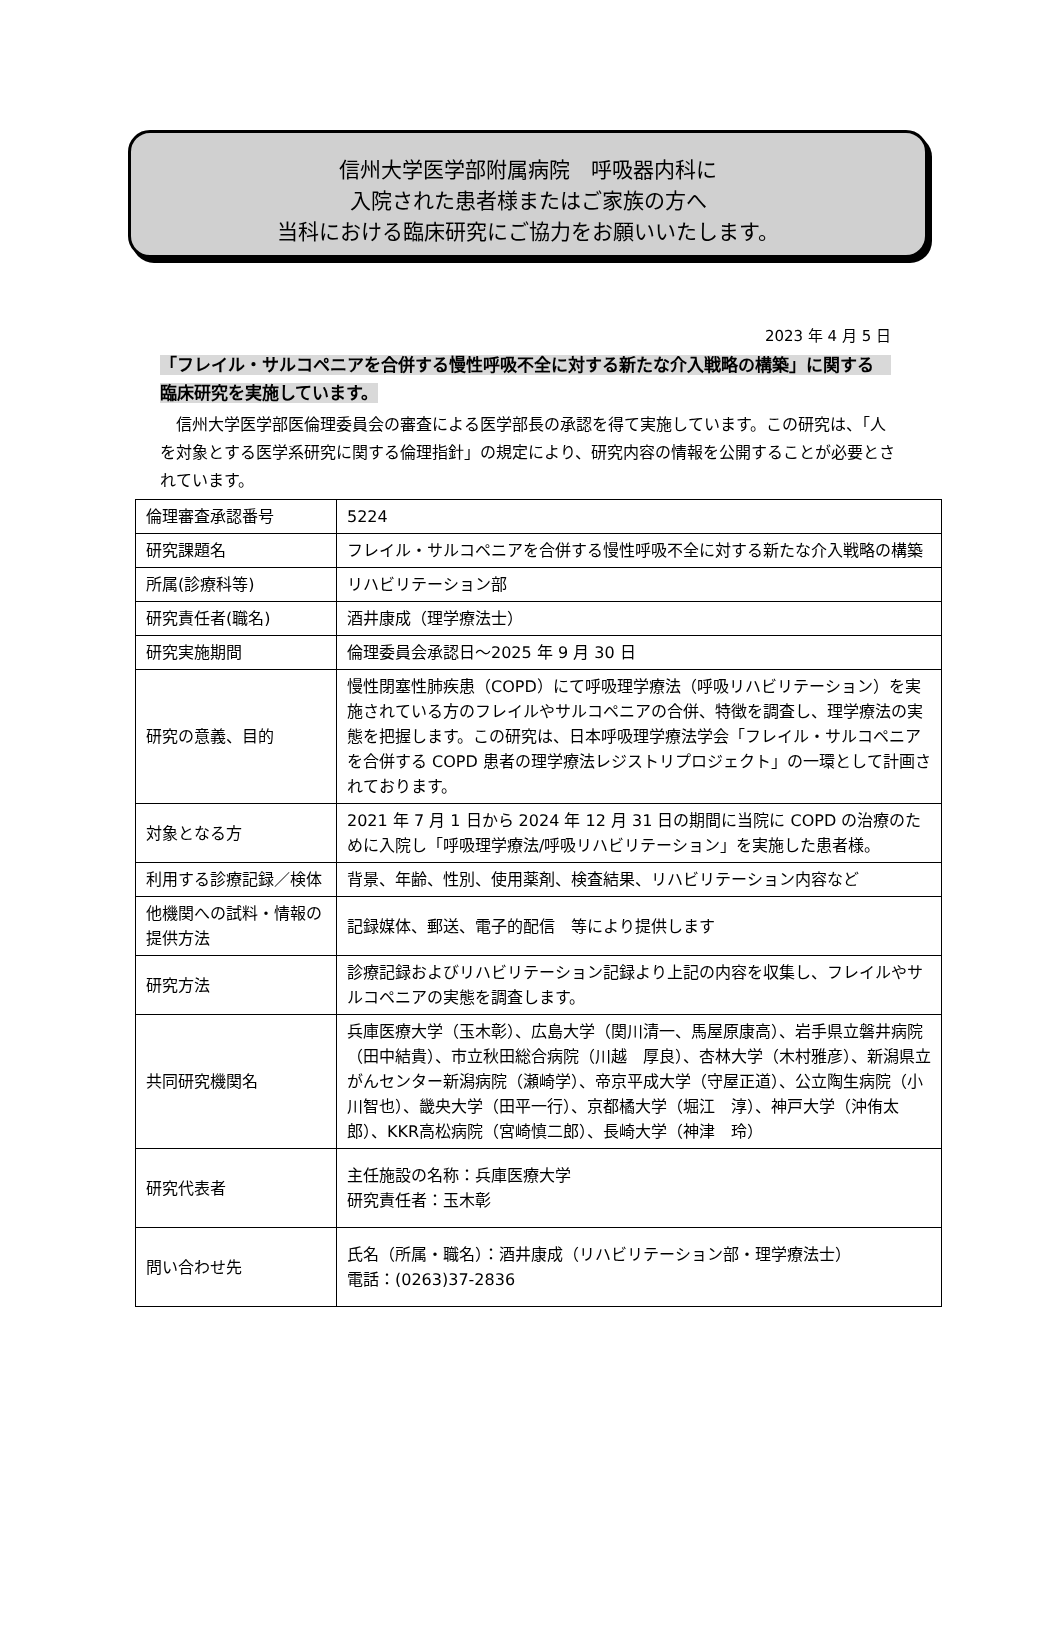信州大学医学部附属病院　呼吸器内科に
入院された患者様またはご家族の方へ
当科における臨床研究にご協力をお願いいたします。
2023 年 4 月 5 日
「フレイル・サルコペニアを合併する慢性呼吸不全に対する新たな介入戦略の構築」に関する　臨床研究を実施しています。
　信州大学医学部医倫理委員会の審査による医学部長の承認を得て実施しています。この研究は、「人を対象とする医学系研究に関する倫理指針」の規定により、研究内容の情報を公開することが必要とされています。
| 倫理審査承認番号 | 5224 |
| 研究課題名 | フレイル・サルコペニアを合併する慢性呼吸不全に対する新たな介入戦略の構築 |
| 所属(診療科等) | リハビリテーション部 |
| 研究責任者(職名) | 酒井康成（理学療法士） |
| 研究実施期間 | 倫理委員会承認日～2025 年 9 月 30 日 |
| 研究の意義、目的 | 慢性閉塞性肺疾患（COPD）にて呼吸理学療法（呼吸リハビリテーション）を実施されている方のフレイルやサルコペニアの合併、特徴を調査し、理学療法の実態を把握します。この研究は、日本呼吸理学療法学会「フレイル・サルコペニアを合併する COPD 患者の理学療法レジストリプロジェクト」の一環として計画されております。 |
| 対象となる方 | 2021 年 7 月 1 日から 2024 年 12 月 31 日の期間に当院に COPD の治療のために入院し「呼吸理学療法/呼吸リハビリテーション」を実施した患者様。 |
| 利用する診療記録／検体 | 背景、年齢、性別、使用薬剤、検査結果、リハビリテーション内容など |
| 他機関への試料・情報の提供方法 | 記録媒体、郵送、電子的配信 等により提供します |
| 研究方法 | 診療記録およびリハビリテーション記録より上記の内容を収集し、フレイルやサルコペニアの実態を調査します。 |
| 共同研究機関名 | 兵庫医療大学（玉木彰）、広島大学（関川清一、馬屋原康高）、岩手県立磐井病院（田中結貴）、市立秋田総合病院（川越 厚良）、杏林大学（木村雅彦）、新潟県立がんセンター新潟病院（瀬崎学）、帝京平成大学（守屋正道）、公立陶生病院（小川智也）、畿央大学（田平一行）、京都橘大学（堀江 淳）、神戸大学（沖侑太郎）、KKR高松病院（宮崎慎二郎）、長崎大学（神津 玲） |
| 研究代表者 | 主任施設の名称：兵庫医療大学 研究責任者：玉木彰 |
| 問い合わせ先 | 氏名（所属・職名）：酒井康成（リハビリテーション部・理学療法士） 電話：(0263)37-2836 |